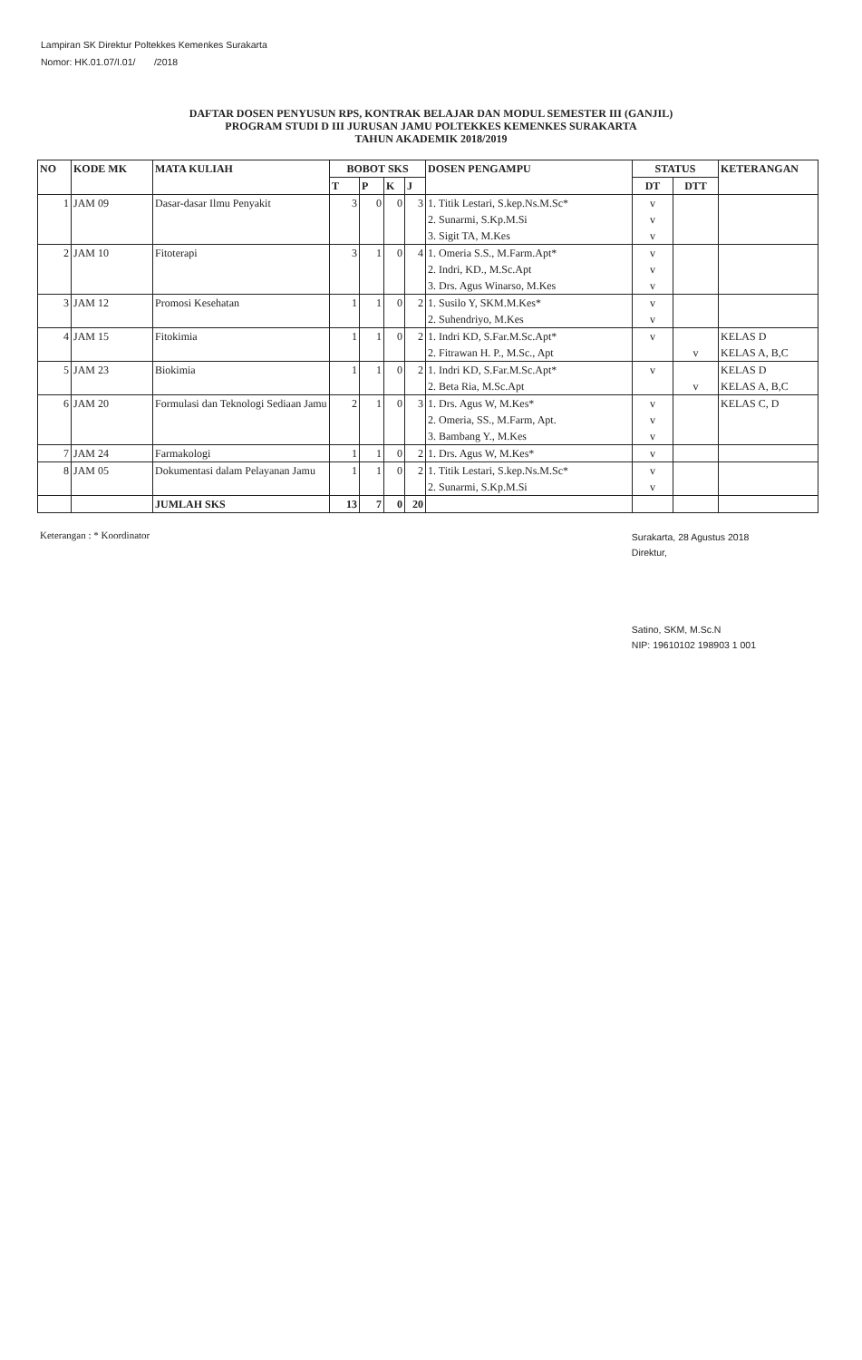Lampiran SK Direktur Poltekkes Kemenkes Surakarta
Nomor: HK.01.07/I.01/ /2018
DAFTAR DOSEN PENYUSUN RPS, KONTRAK BELAJAR DAN MODUL SEMESTER III (GANJIL)
PROGRAM STUDI D III JURUSAN JAMU POLTEKKES KEMENKES SURAKARTA
TAHUN AKADEMIK 2018/2019
| NO | KODE MK | MATA KULIAH | BOBOT SKS | | | | DOSEN PENGAMPU | STATUS | | KETERANGAN |
| --- | --- | --- | --- | --- | --- | --- | --- | --- | --- | --- |
| | | | T | P | K | J | | DT | DTT | |
| 1 | JAM 09 | Dasar-dasar Ilmu Penyakit | 3 | 0 | 0 | 3 | 1. Titik Lestari, S.kep.Ns.M.Sc* 2. Sunarmi, S.Kp.M.Si 3. Sigit TA, M.Kes | v v v | | |
| 2 | JAM 10 | Fitoterapi | 3 | 1 | 0 | 4 | 1. Omeria S.S., M.Farm.Apt* 2. Indri, KD., M.Sc.Apt 3. Drs. Agus Winarso, M.Kes | v v v | | |
| 3 | JAM 12 | Promosi Kesehatan | 1 | 1 | 0 | 2 | 1. Susilo Y, SKM.M.Kes* 2. Suhendriyo, M.Kes | v v | | |
| 4 | JAM 15 | Fitokimia | 1 | 1 | 0 | 2 | 1. Indri KD, S.Far.M.Sc.Apt* 2. Fitrawan H. P., M.Sc., Apt | v | v | KELAS D KELAS A, B,C |
| 5 | JAM 23 | Biokimia | 1 | 1 | 0 | 2 | 1. Indri KD, S.Far.M.Sc.Apt* 2. Beta Ria, M.Sc.Apt | v | v | KELAS D KELAS A, B,C |
| 6 | JAM 20 | Formulasi dan Teknologi Sediaan Jamu | 2 | 1 | 0 | 3 | 1. Drs. Agus W, M.Kes* 2. Omeria, SS., M.Farm, Apt. 3. Bambang Y., M.Kes | v v v | | KELAS C, D |
| 7 | JAM 24 | Farmakologi | 1 | 1 | 0 | 2 | 1. Drs. Agus W, M.Kes* | v | | |
| 8 | JAM 05 | Dokumentasi dalam Pelayanan Jamu | 1 | 1 | 0 | 2 | 1. Titik Lestari, S.kep.Ns.M.Sc* 2. Sunarmi, S.Kp.M.Si | v v | | |
| | | JUMLAH SKS | 13 | 7 | 0 | 20 | | | | |
Keterangan : * Koordinator
Surakarta, 28 Agustus 2018
Direktur,
Satino, SKM, M.Sc.N
NIP: 19610102 198903 1 001